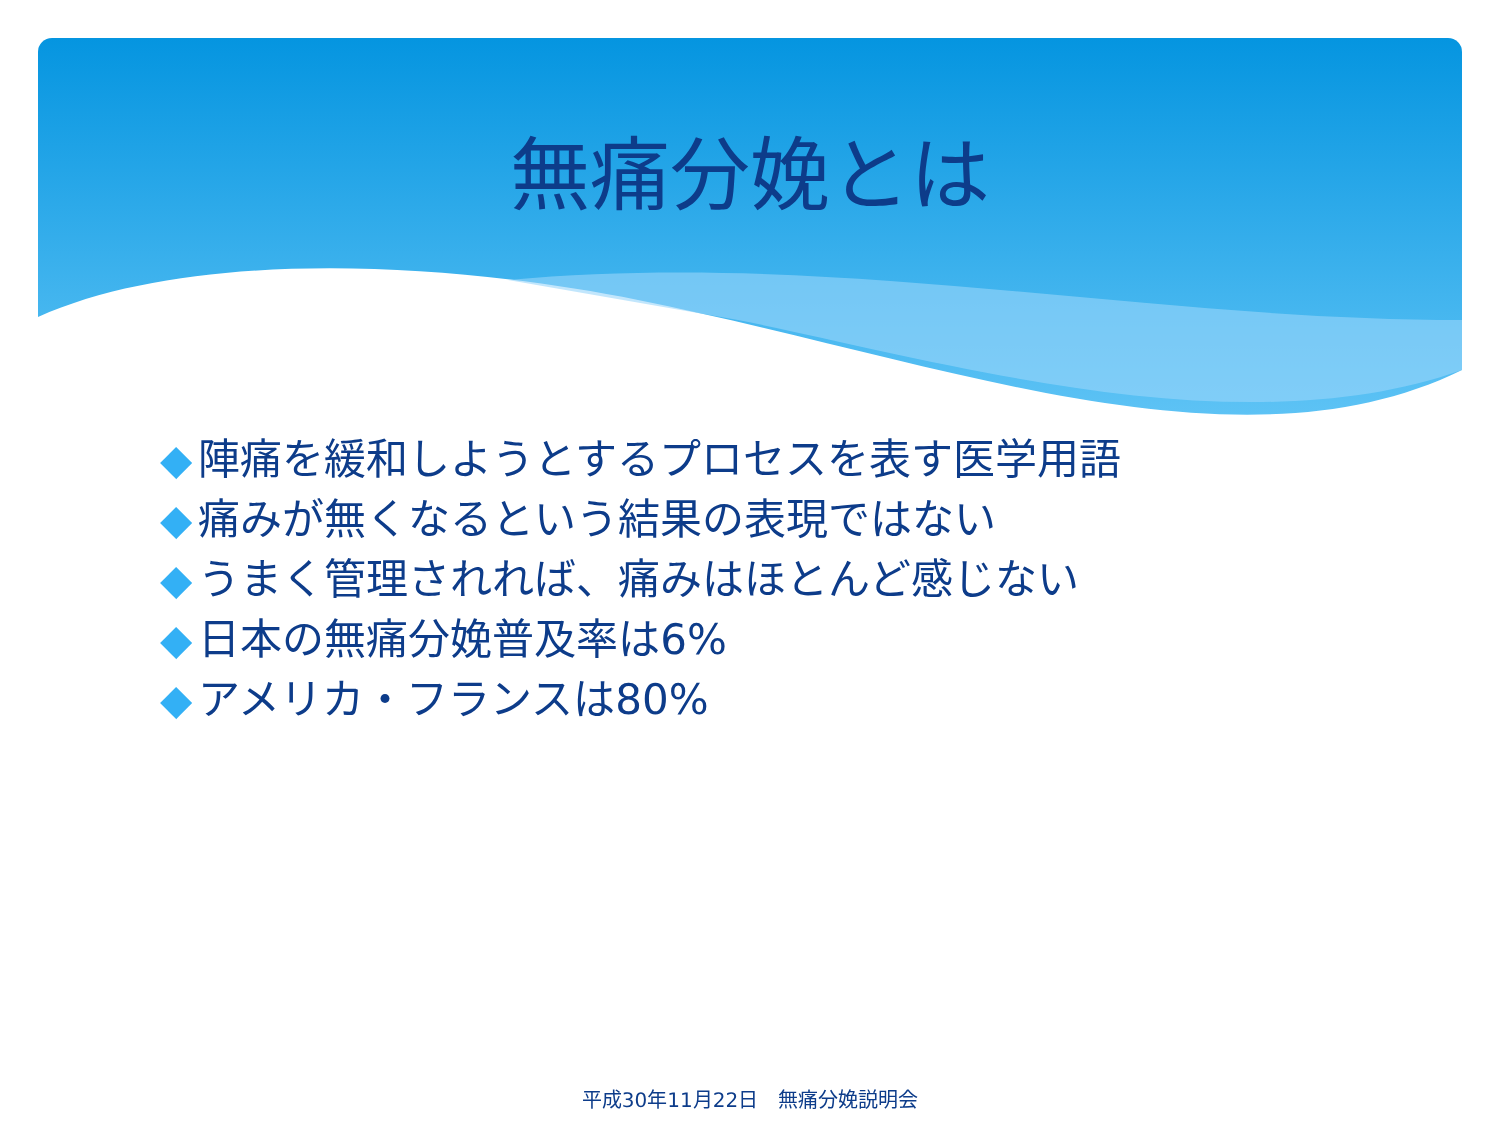無痛分娩とは
◆ 陣痛を緩和しようとするプロセスを表す医学用語
◆ 痛みが無くなるという結果の表現ではない
◆ うまく管理されれば、痛みはほとんど感じない
◆ 日本の無痛分娩普及率は6%
◆ アメリカ・フランスは80%
平成30年11月22日　無痛分娩説明会